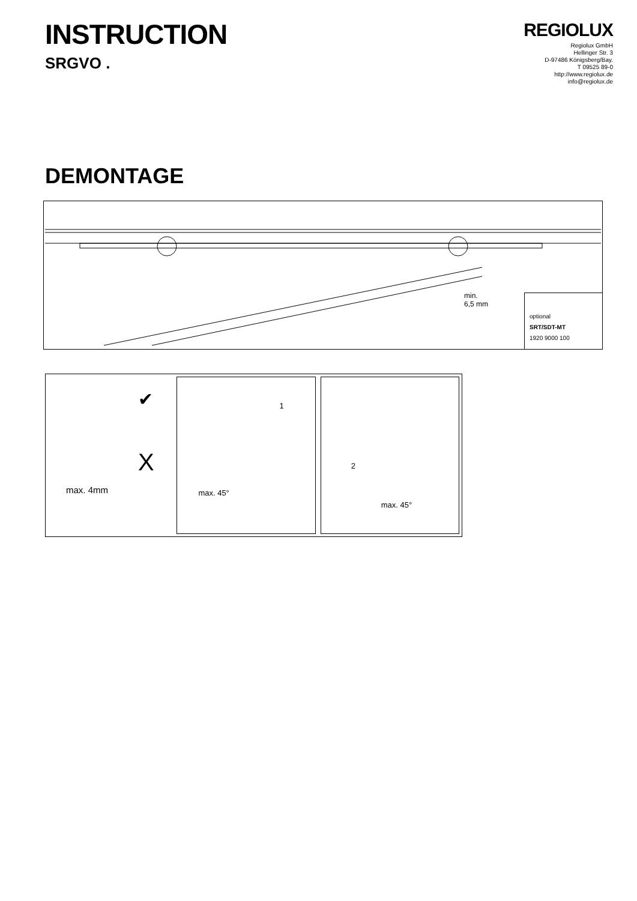INSTRUCTION
SRGVO .
REGIOLUX
Regiolux GmbH
Hellinger Str. 3
D-97486 Königsberg/Bay.
T 09525 89-0
http://www.regiolux.de
info@regiolux.de
DEMONTAGE
min.
6,5 mm
optional
SRT/SDT-MT
1920 9000 100
max. 4mm
✔
X
1
max. 45°
2
max. 45°